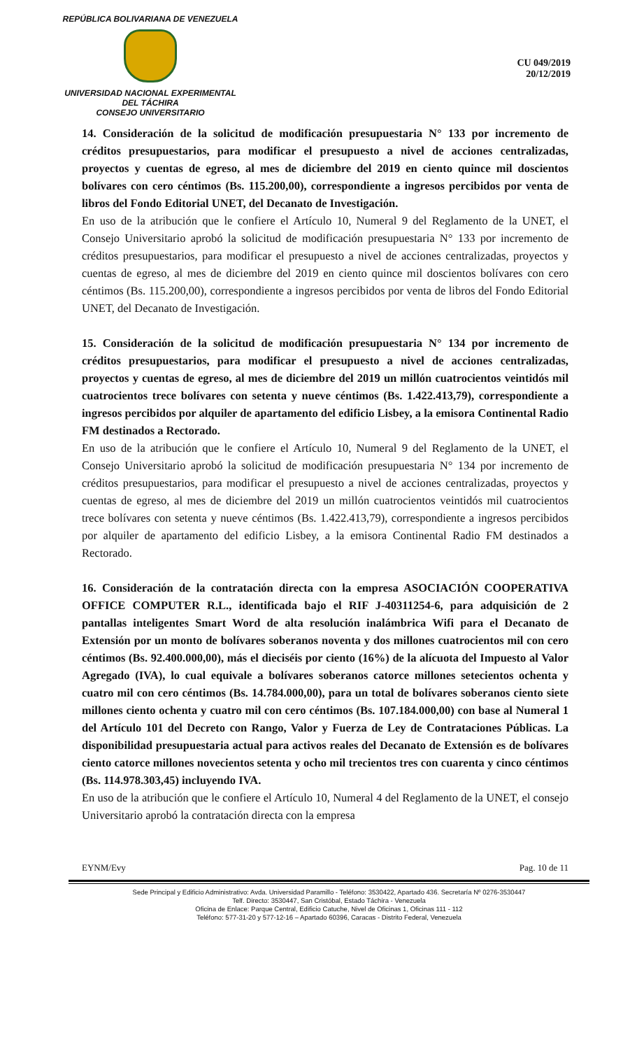REPÚBLICA BOLIVARIANA DE VENEZUELA
UNIVERSIDAD NACIONAL EXPERIMENTAL
DEL TÁCHIRA
CONSEJO UNIVERSITARIO
CU 049/2019
20/12/2019
14. Consideración de la solicitud de modificación presupuestaria N° 133 por incremento de créditos presupuestarios, para modificar el presupuesto a nivel de acciones centralizadas, proyectos y cuentas de egreso, al mes de diciembre del 2019 en ciento quince mil doscientos bolívares con cero céntimos (Bs. 115.200,00), correspondiente a ingresos percibidos por venta de libros del Fondo Editorial UNET, del Decanato de Investigación.
En uso de la atribución que le confiere el Artículo 10, Numeral 9 del Reglamento de la UNET, el Consejo Universitario aprobó la solicitud de modificación presupuestaria N° 133 por incremento de créditos presupuestarios, para modificar el presupuesto a nivel de acciones centralizadas, proyectos y cuentas de egreso, al mes de diciembre del 2019 en ciento quince mil doscientos bolívares con cero céntimos (Bs. 115.200,00), correspondiente a ingresos percibidos por venta de libros del Fondo Editorial UNET, del Decanato de Investigación.
15. Consideración de la solicitud de modificación presupuestaria N° 134 por incremento de créditos presupuestarios, para modificar el presupuesto a nivel de acciones centralizadas, proyectos y cuentas de egreso, al mes de diciembre del 2019 un millón cuatrocientos veintidós mil cuatrocientos trece bolívares con setenta y nueve céntimos (Bs. 1.422.413,79), correspondiente a ingresos percibidos por alquiler de apartamento del edificio Lisbey, a la emisora Continental Radio FM destinados a Rectorado.
En uso de la atribución que le confiere el Artículo 10, Numeral 9 del Reglamento de la UNET, el Consejo Universitario aprobó la solicitud de modificación presupuestaria N° 134 por incremento de créditos presupuestarios, para modificar el presupuesto a nivel de acciones centralizadas, proyectos y cuentas de egreso, al mes de diciembre del 2019 un millón cuatrocientos veintidós mil cuatrocientos trece bolívares con setenta y nueve céntimos (Bs. 1.422.413,79), correspondiente a ingresos percibidos por alquiler de apartamento del edificio Lisbey, a la emisora Continental Radio FM destinados a Rectorado.
16. Consideración de la contratación directa con la empresa ASOCIACIÓN COOPERATIVA OFFICE COMPUTER R.L., identificada bajo el RIF J-40311254-6, para adquisición de 2 pantallas inteligentes Smart Word de alta resolución inalámbrica Wifi para el Decanato de Extensión por un monto de bolívares soberanos noventa y dos millones cuatrocientos mil con cero céntimos (Bs. 92.400.000,00), más el dieciséis por ciento (16%) de la alícuota del Impuesto al Valor Agregado (IVA), lo cual equivale a bolívares soberanos catorce millones setecientos ochenta y cuatro mil con cero céntimos (Bs. 14.784.000,00), para un total de bolívares soberanos ciento siete millones ciento ochenta y cuatro mil con cero céntimos (Bs. 107.184.000,00) con base al Numeral 1 del Artículo 101 del Decreto con Rango, Valor y Fuerza de Ley de Contrataciones Públicas. La disponibilidad presupuestaria actual para activos reales del Decanato de Extensión es de bolívares ciento catorce millones novecientos setenta y ocho mil trecientos tres con cuarenta y cinco céntimos (Bs. 114.978.303,45) incluyendo IVA.
En uso de la atribución que le confiere el Artículo 10, Numeral 4 del Reglamento de la UNET, el consejo Universitario aprobó la contratación directa con la empresa
EYNM/Evy Pag. 10 de 11
Sede Principal y Edificio Administrativo: Avda. Universidad Paramillo - Teléfono: 3530422, Apartado 436. Secretaría Nº 0276-3530447
Telf. Directo: 3530447, San Cristóbal, Estado Táchira - Venezuela
Oficina de Enlace: Parque Central, Edificio Catuche, Nivel de Oficinas 1, Oficinas 111 - 112
Teléfono: 577-31-20 y 577-12-16 – Apartado 60396, Caracas - Distrito Federal, Venezuela